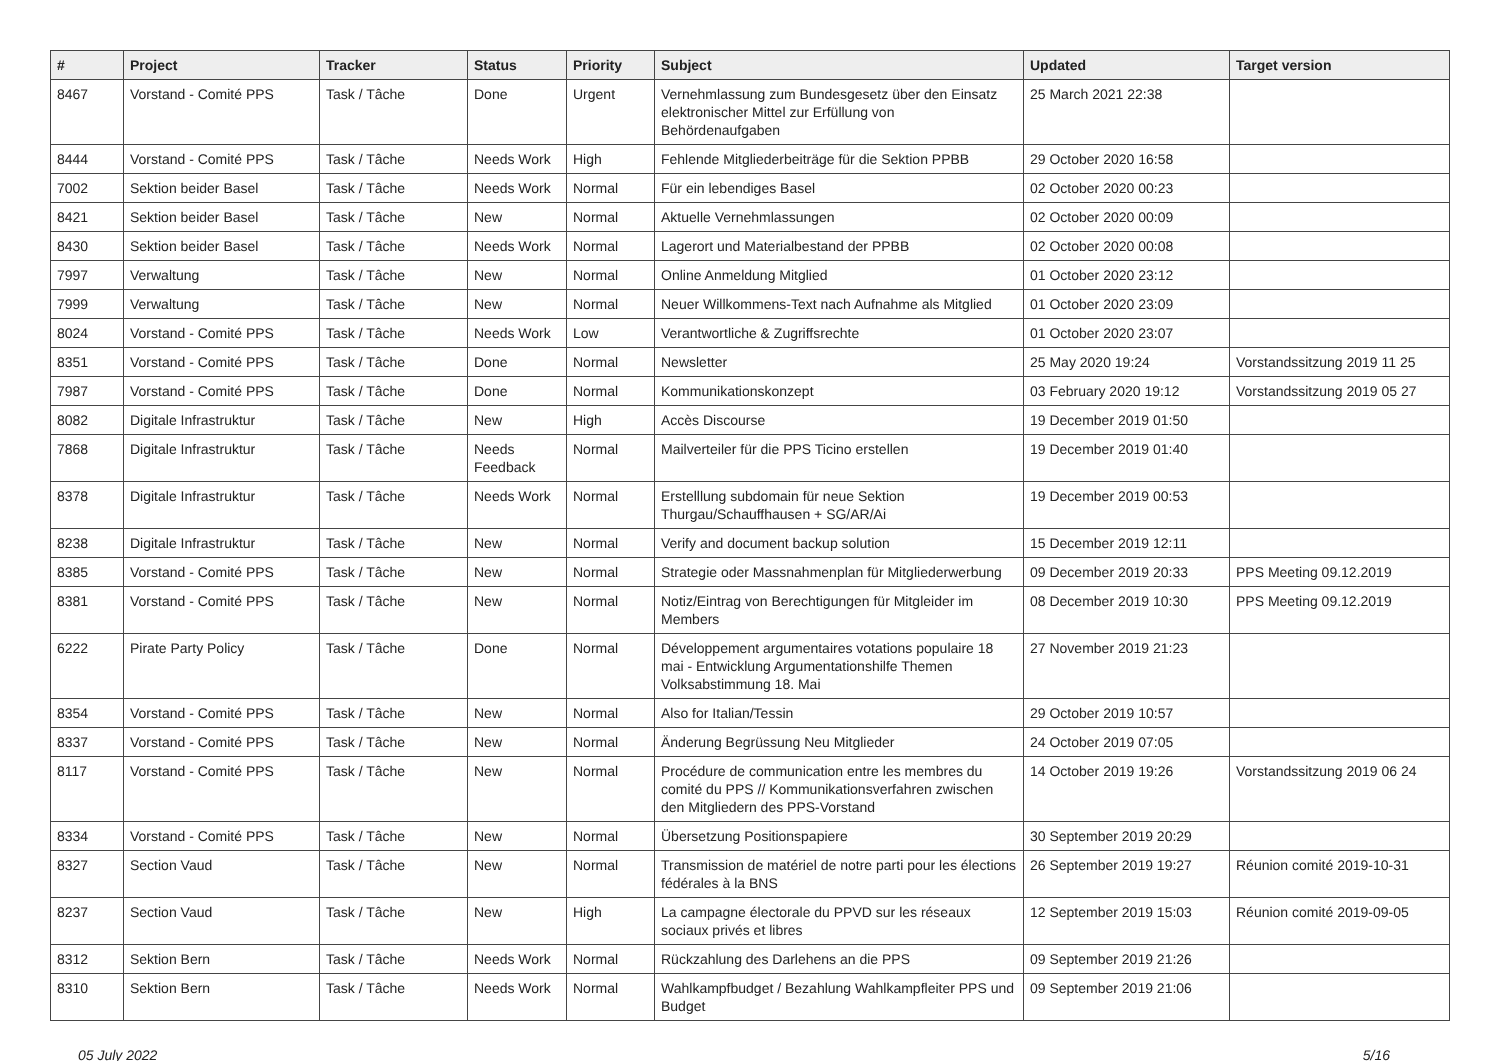| # | Project | Tracker | Status | Priority | Subject | Updated | Target version |
| --- | --- | --- | --- | --- | --- | --- | --- |
| 8467 | Vorstand - Comité PPS | Task / Tâche | Done | Urgent | Vernehmlassung zum Bundesgesetz über den Einsatz elektronischer Mittel zur Erfüllung von Behördenaufgaben | 25 March 2021 22:38 | |
| 8444 | Vorstand - Comité PPS | Task / Tâche | Needs Work | High | Fehlende Mitgliederbeiträge für die Sektion PPBB | 29 October 2020 16:58 | |
| 7002 | Sektion beider Basel | Task / Tâche | Needs Work | Normal | Für ein lebendiges Basel | 02 October 2020 00:23 | |
| 8421 | Sektion beider Basel | Task / Tâche | New | Normal | Aktuelle Vernehmlassungen | 02 October 2020 00:09 | |
| 8430 | Sektion beider Basel | Task / Tâche | Needs Work | Normal | Lagerort und Materialbestand der PPBB | 02 October 2020 00:08 | |
| 7997 | Verwaltung | Task / Tâche | New | Normal | Online Anmeldung Mitglied | 01 October 2020 23:12 | |
| 7999 | Verwaltung | Task / Tâche | New | Normal | Neuer Willkommens-Text nach Aufnahme als Mitglied | 01 October 2020 23:09 | |
| 8024 | Vorstand - Comité PPS | Task / Tâche | Needs Work | Low | Verantwortliche & Zugriffsrechte | 01 October 2020 23:07 | |
| 8351 | Vorstand - Comité PPS | Task / Tâche | Done | Normal | Newsletter | 25 May 2020 19:24 | Vorstandssitzung 2019 11 25 |
| 7987 | Vorstand - Comité PPS | Task / Tâche | Done | Normal | Kommunikationskonzept | 03 February 2020 19:12 | Vorstandssitzung 2019 05 27 |
| 8082 | Digitale Infrastruktur | Task / Tâche | New | High | Accès Discourse | 19 December 2019 01:50 | |
| 7868 | Digitale Infrastruktur | Task / Tâche | Needs Feedback | Normal | Mailverteiler für die PPS Ticino erstellen | 19 December 2019 01:40 | |
| 8378 | Digitale Infrastruktur | Task / Tâche | Needs Work | Normal | Erstelllung subdomain für neue Sektion Thurgau/Schauffhausen + SG/AR/Ai | 19 December 2019 00:53 | |
| 8238 | Digitale Infrastruktur | Task / Tâche | New | Normal | Verify and document backup solution | 15 December 2019 12:11 | |
| 8385 | Vorstand - Comité PPS | Task / Tâche | New | Normal | Strategie oder Massnahmenplan für Mitgliederwerbung | 09 December 2019 20:33 | PPS Meeting 09.12.2019 |
| 8381 | Vorstand - Comité PPS | Task / Tâche | New | Normal | Notiz/Eintrag von Berechtigungen für Mitgleider im Members | 08 December 2019 10:30 | PPS Meeting 09.12.2019 |
| 6222 | Pirate Party Policy | Task / Tâche | Done | Normal | Développement argumentaires votations populaire 18 mai - Entwicklung Argumentationshilfe Themen Volksabstimmung 18. Mai | 27 November 2019 21:23 | |
| 8354 | Vorstand - Comité PPS | Task / Tâche | New | Normal | Also for Italian/Tessin | 29 October 2019 10:57 | |
| 8337 | Vorstand - Comité PPS | Task / Tâche | New | Normal | Änderung Begrüssung Neu Mitglieder | 24 October 2019 07:05 | |
| 8117 | Vorstand - Comité PPS | Task / Tâche | New | Normal | Procédure de communication entre les membres du comité du PPS // Kommunikationsverfahren zwischen den Mitgliedern des PPS-Vorstand | 14 October 2019 19:26 | Vorstandssitzung 2019 06 24 |
| 8334 | Vorstand - Comité PPS | Task / Tâche | New | Normal | Übersetzung Positionspapiere | 30 September 2019 20:29 | |
| 8327 | Section Vaud | Task / Tâche | New | Normal | Transmission de matériel de notre parti pour les élections fédérales à la BNS | 26 September 2019 19:27 | Réunion comité 2019-10-31 |
| 8237 | Section Vaud | Task / Tâche | New | High | La campagne électorale du PPVD sur les réseaux sociaux privés et libres | 12 September 2019 15:03 | Réunion comité 2019-09-05 |
| 8312 | Sektion Bern | Task / Tâche | Needs Work | Normal | Rückzahlung des Darlehens an die PPS | 09 September 2019 21:26 | |
| 8310 | Sektion Bern | Task / Tâche | Needs Work | Normal | Wahlkampfbudget / Bezahlung Wahlkampfleiter PPS und Budget | 09 September 2019 21:06 | |
05 July 2022 5/16